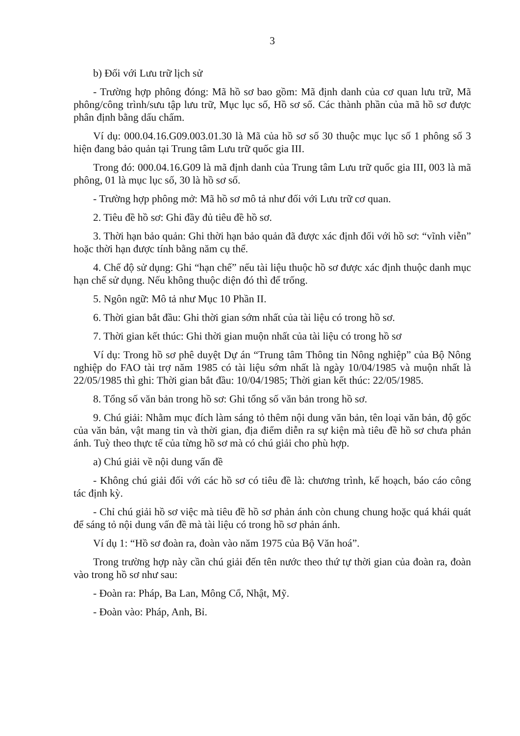3
b) Đối với Lưu trữ lịch sử
- Trường hợp phông đóng: Mã hồ sơ bao gồm: Mã định danh của cơ quan lưu trữ, Mã phông/công trình/sưu tập lưu trữ, Mục lục số, Hồ sơ số. Các thành phần của mã hồ sơ được phân định bằng dấu chấm.
Ví dụ: 000.04.16.G09.003.01.30 là Mã của hồ sơ số 30 thuộc mục lục số 1 phông số 3 hiện đang bảo quản tại Trung tâm Lưu trữ quốc gia III.
Trong đó: 000.04.16.G09 là mã định danh của Trung tâm Lưu trữ quốc gia III, 003 là mã phông, 01 là mục lục số, 30 là hồ sơ số.
- Trường hợp phông mở: Mã hồ sơ mô tả như đối với Lưu trữ cơ quan.
2. Tiêu đề hồ sơ: Ghi đầy đủ tiêu đề hồ sơ.
3. Thời hạn bảo quản: Ghi thời hạn bảo quản đã được xác định đối với hồ sơ: “vĩnh viễn” hoặc thời hạn được tính bằng năm cụ thể.
4. Chế độ sử dụng: Ghi “hạn chế” nếu tài liệu thuộc hồ sơ được xác định thuộc danh mục hạn chế sử dụng. Nếu không thuộc diện đó thì để trống.
5. Ngôn ngữ: Mô tả như Mục 10 Phần II.
6. Thời gian bắt đầu: Ghi thời gian sớm nhất của tài liệu có trong hồ sơ.
7. Thời gian kết thúc: Ghi thời gian muộn nhất của tài liệu có trong hồ sơ
Ví dụ: Trong hồ sơ phê duyệt Dự án “Trung tâm Thông tin Nông nghiệp” của Bộ Nông nghiệp do FAO tài trợ năm 1985 có tài liệu sớm nhất là ngày 10/04/1985 và muộn nhất là 22/05/1985 thì ghi: Thời gian bắt đầu: 10/04/1985; Thời gian kết thúc: 22/05/1985.
8. Tổng số văn bản trong hồ sơ: Ghi tổng số văn bản trong hồ sơ.
9. Chú giải: Nhằm mục đích làm sáng tỏ thêm nội dung văn bản, tên loại văn bản, độ gốc của văn bản, vật mang tin và thời gian, địa điểm diễn ra sự kiện mà tiêu đề hồ sơ chưa phản ánh. Tuỳ theo thực tế của từng hồ sơ mà có chú giải cho phù hợp.
a) Chú giải về nội dung vấn đề
- Không chú giải đối với các hồ sơ có tiêu đề là: chương trình, kế hoạch, báo cáo công tác định kỳ.
- Chỉ chú giải hồ sơ việc mà tiêu đề hồ sơ phản ánh còn chung chung hoặc quá khái quát để sáng tỏ nội dung vấn đề mà tài liệu có trong hồ sơ phản ánh.
Ví dụ 1: “Hồ sơ đoàn ra, đoàn vào năm 1975 của Bộ Văn hoá”.
Trong trường hợp này cần chú giải đến tên nước theo thứ tự thời gian của đoàn ra, đoàn vào trong hồ sơ như sau:
- Đoàn ra: Pháp, Ba Lan, Mông Cổ, Nhật, Mỹ.
- Đoàn vào: Pháp, Anh, Bỉ.